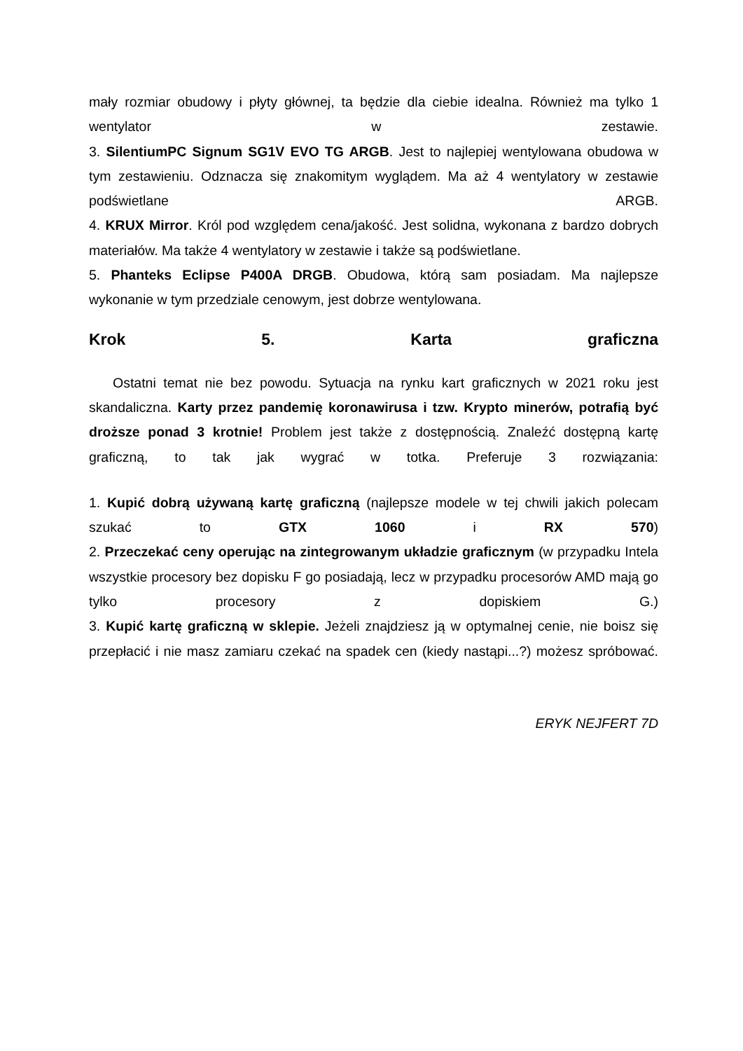mały rozmiar obudowy i płyty głównej, ta będzie dla ciebie idealna. Również ma tylko 1 wentylator w zestawie.
3. SilentiumPC Signum SG1V EVO TG ARGB. Jest to najlepiej wentylowana obudowa w tym zestawieniu. Odznacza się znakomitym wyglądem. Ma aż 4 wentylatory w zestawie podświetlane ARGB.
4. KRUX Mirror. Król pod względem cena/jakość. Jest solidna, wykonana z bardzo dobrych materiałów. Ma także 4 wentylatory w zestawie i także są podświetlane.
5. Phanteks Eclipse P400A DRGB. Obudowa, którą sam posiadam. Ma najlepsze wykonanie w tym przedziale cenowym, jest dobrze wentylowana.
Krok 5. Karta graficzna
Ostatni temat nie bez powodu. Sytuacja na rynku kart graficznych w 2021 roku jest skandaliczna. Karty przez pandemię koronawirusa i tzw. Krypto minerów, potrafią być droższe ponad 3 krotnie! Problem jest także z dostępnością. Znaleźć dostępną kartę graficzną, to tak jak wygrać w totka. Preferuje 3 rozwiązania:
1. Kupić dobrą używaną kartę graficzną (najlepsze modele w tej chwili jakich polecam szukać to GTX 1060 i RX 570)
2. Przeczekać ceny operując na zintegrowanym układzie graficznym (w przypadku Intela wszystkie procesory bez dopisku F go posiadają, lecz w przypadku procesorów AMD mają go tylko procesory z dopiskiem G.)
3. Kupić kartę graficzną w sklepie. Jeżeli znajdziesz ją w optymalnej cenie, nie boisz się przepłacić i nie masz zamiaru czekać na spadek cen (kiedy nastąpi...?) możesz spróbować.
ERYK NEJFERT 7D